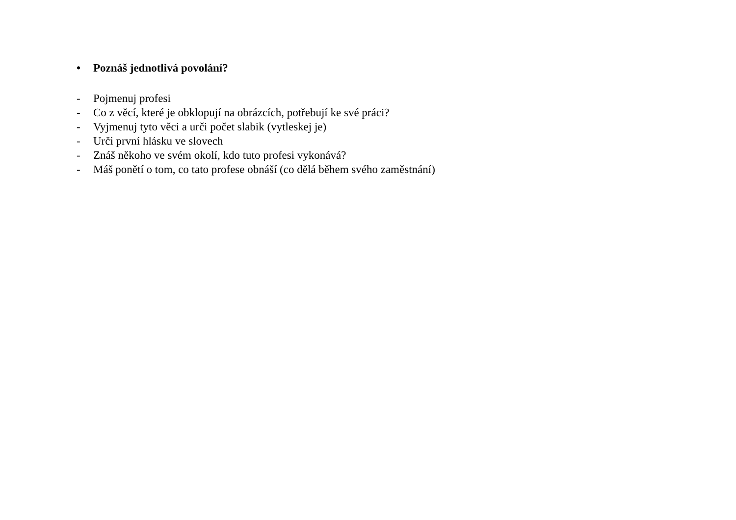• Poznáš jednotlivá povolání?
- Pojmenuj profesi
- Co z věcí, které je obklopují na obrázcích, potřebují ke své práci?
- Vyjmenuj tyto věci a urči počet slabik (vytleskej je)
- Urči první hlásku ve slovech
- Znáš někoho ve svém okolí, kdo tuto profesi vykonává?
- Máš ponětí o tom, co tato profese obnáší (co dělá během svého zaměstnání)